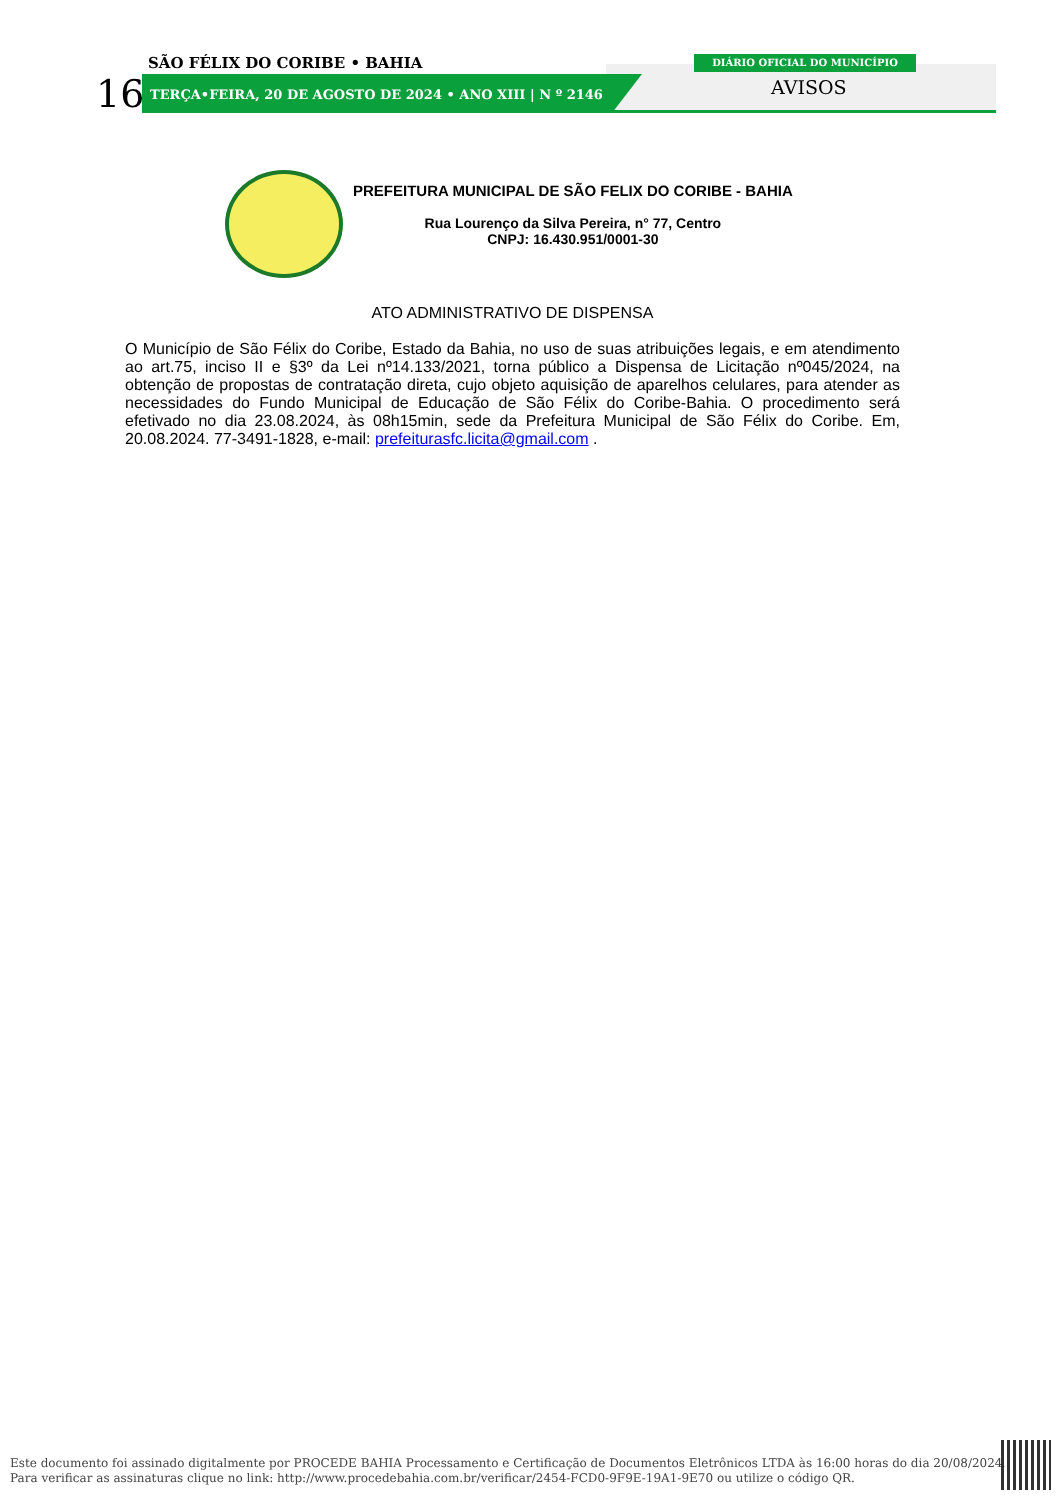SÃO FÉLIX DO CORIBE • BAHIA
16
TERÇA•FEIRA, 20 DE AGOSTO DE 2024 • ANO XIII | N º 2146
DIÁRIO OFICIAL DO MUNICÍPIO
AVISOS
PREFEITURA MUNICIPAL DE SÃO FELIX DO CORIBE - BAHIA
Rua Lourenço da Silva Pereira, n° 77, Centro
CNPJ: 16.430.951/0001-30
ATO ADMINISTRATIVO DE DISPENSA
O Município de São Félix do Coribe, Estado da Bahia, no uso de suas atribuições legais, e em atendimento ao art.75, inciso II e §3º da Lei nº14.133/2021, torna público a Dispensa de Licitação nº045/2024, na obtenção de propostas de contratação direta, cujo objeto aquisição de aparelhos celulares, para atender as necessidades do Fundo Municipal de Educação de São Félix do Coribe-Bahia. O procedimento será efetivado no dia 23.08.2024, às 08h15min, sede da Prefeitura Municipal de São Félix do Coribe. Em, 20.08.2024. 77-3491-1828, e-mail: prefeiturasfc.licita@gmail.com .
Este documento foi assinado digitalmente por PROCEDE BAHIA Processamento e Certificação de Documentos Eletrônicos LTDA às 16:00 horas do dia 20/08/2024.
Para verificar as assinaturas clique no link: http://www.procedebahia.com.br/verificar/2454-FCD0-9F9E-19A1-9E70 ou utilize o código QR.